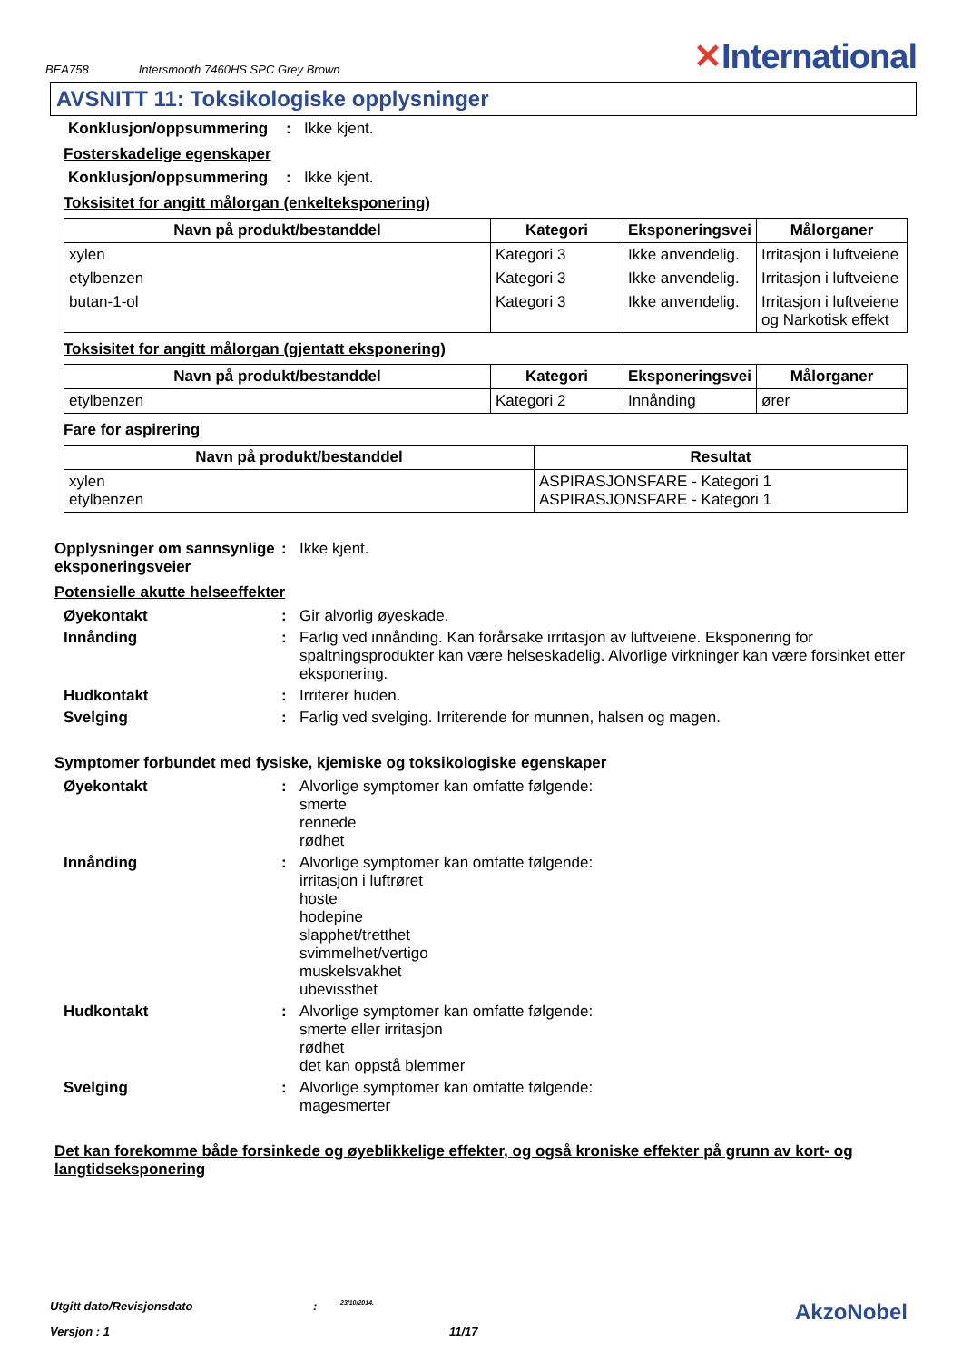BEA758 Intersmooth 7460HS SPC Grey Brown
✕International
AVSNITT 11: Toksikologiske opplysninger
Konklusjon/oppsummering :
Ikke kjent.
Fosterskadelige egenskaper
Konklusjon/oppsummering :
Ikke kjent.
Toksisitet for angitt målorgan (enkelteksponering)
| Navn på produkt/bestanddel | Kategori | Eksponeringsvei | Målorganer |
| --- | --- | --- | --- |
| xylen | Kategori 3 | Ikke anvendelig. | Irritasjon i luftveiene |
| etylbenzen | Kategori 3 | Ikke anvendelig. | Irritasjon i luftveiene |
| butan-1-ol | Kategori 3 | Ikke anvendelig. | Irritasjon i luftveiene og Narkotisk effekt |
Toksisitet for angitt målorgan (gjentatt eksponering)
| Navn på produkt/bestanddel | Kategori | Eksponeringsvei | Målorganer |
| --- | --- | --- | --- |
| etylbenzen | Kategori 2 | Innånding | ører |
Fare for aspirering
| Navn på produkt/bestanddel | Resultat |
| --- | --- |
| xylen etylbenzen | ASPIRASJONSFARE - Kategori 1 ASPIRASJONSFARE - Kategori 1 |
Opplysninger om sannsynlige eksponeringsveier
:
Ikke kjent.
Potensielle akutte helseeffekter
Øyekontakt :
Gir alvorlig øyeskade.
Innånding :
Farlig ved innånding. Kan forårsake irritasjon av luftveiene. Eksponering for spaltningsprodukter kan være helseskadelig. Alvorlige virkninger kan være forsinket etter eksponering.
Hudkontakt :
Irriterer huden.
Svelging :
Farlig ved svelging. Irriterende for munnen, halsen og magen.
Symptomer forbundet med fysiske, kjemiske og toksikologiske egenskaper
Øyekontakt :
Alvorlige symptomer kan omfatte følgende:
smerte
rennede
rødhet
Innånding :
Alvorlige symptomer kan omfatte følgende:
irritasjon i luftrøret
hoste
hodepine
slapphet/tretthet
svimmelhet/vertigo
muskelsvakhet
ubevissthet
Hudkontakt :
Alvorlige symptomer kan omfatte følgende:
smerte eller irritasjon
rødhet
det kan oppstå blemmer
Svelging :
Alvorlige symptomer kan omfatte følgende:
magesmerter
Det kan forekomme både forsinkede og øyeblikkelige effekter, og også kroniske effekter på grunn av kort- og langtidseksponering
Utgitt dato/Revisjonsdato: 23/10/2014. AkzoNobel
Versjon : 1 11/17